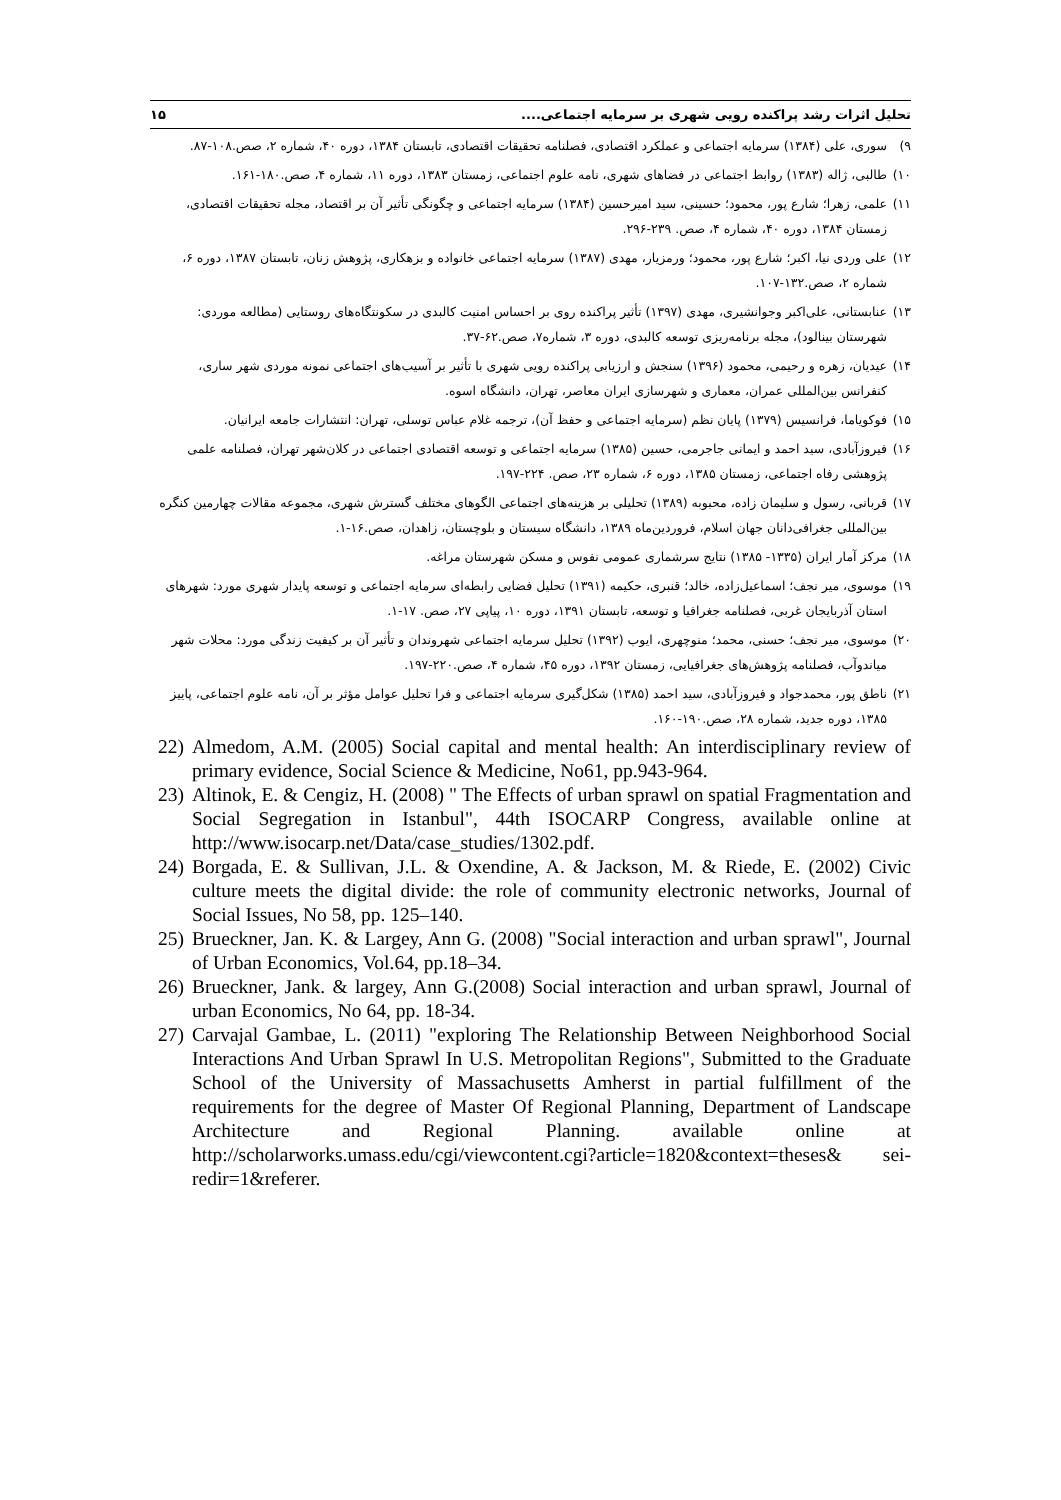تحلیل اثرات رشد پراکنده رویی شهری بر سرمایه اجتماعی.... ۱۵
۹) سوری، علی (۱۳۸۴) سرمایه اجتماعی و عملکرد اقتصادی، فصلنامه تحقیقات اقتصادی، تابستان ۱۳۸۴، دوره ۴۰، شماره ۲، صص.۱۰۸-۸۷.
۱۰) طالبی، ژاله (۱۳۸۳) روابط اجتماعی در فضاهای شهری، نامه علوم اجتماعی، زمستان ۱۳۸۳، دوره ۱۱، شماره ۴، صص.۱۸۰-۱۶۱.
۱۱) علمی، زهرا؛ شارع پور، محمود؛ حسینی، سید امیرحسین (۱۳۸۴) سرمایه اجتماعی و چگونگی تأثیر آن بر اقتصاد، مجله تحقیقات اقتصادی، زمستان ۱۳۸۴، دوره ۴۰، شماره ۴، صص. ۲۳۹-۲۹۶.
۱۲) علی وردی نیا، اکبر؛ شارع پور، محمود؛ ورمزیار، مهدی (۱۳۸۷) سرمایه اجتماعی خانواده و بزهکاری، پژوهش زنان، تابستان ۱۳۸۷، دوره ۶، شماره ۲، صص.۱۳۲-۱۰۷.
۱۳) عنابستانی، علی‌اکبر وجوانشیری، مهدی (۱۳۹۷) تأثیر پراکنده روی بر احساس امنیت کالبدی در سکونتگاه‌های روستایی (مطالعه موردی: شهرستان بینالود)، مجله برنامه‌ریزی توسعه کالبدی، دوره ۳، شماره۷، صص.۶۲-۳۷.
۱۴) عیدیان، زهره و رحیمی، محمود (۱۳۹۶) سنجش و ارزیابی پراکنده رویی شهری با تأثیر بر آسیب‌های اجتماعی نمونه موردی شهر ساری، کنفرانس بین‌المللی عمران، معماری و شهرسازی ایران معاصر، تهران، دانشگاه اسوه.
۱۵) فوکویاما، فرانسیس (۱۳۷۹) پایان نظم (سرمایه اجتماعی و حفظ آن)، ترجمه غلام عباس توسلی، تهران: انتشارات جامعه ایرانیان.
۱۶) فیروزآبادی، سید احمد و ایمانی جاجرمی، حسین (۱۳۸۵) سرمایه اجتماعی و توسعه اقتصادی اجتماعی در کلان‌شهر تهران، فصلنامه علمی پژوهشی رفاه اجتماعی، زمستان ۱۳۸۵، دوره ۶، شماره ۲۳، صص. ۲۲۴-۱۹۷.
۱۷) قربانی، رسول و سلیمان زاده، محبوبه (۱۳۸۹) تحلیلی بر هزینه‌های اجتماعی الگوهای مختلف گسترش شهری، مجموعه مقالات چهارمین کنگره بین‌المللی جغرافی‌دانان جهان اسلام، فروردین‌ماه ۱۳۸۹، دانشگاه سیستان و بلوچستان، زاهدان، صص.۱۶-۱.
۱۸) مرکز آمار ایران (۱۳۳۵- ۱۳۸۵) نتایج سرشماری عمومی نفوس و مسکن شهرستان مراغه.
۱۹) موسوی، میر نجف؛ اسماعیل‌زاده، خالد؛ قنبری، حکیمه (۱۳۹۱) تحلیل فضایی رابطه‌ای سرمایه اجتماعی و توسعه پایدار شهری مورد: شهرهای استان آذربایجان غربی، فصلنامه جغرافیا و توسعه، تابستان ۱۳۹۱، دوره ۱۰، پیاپی ۲۷، صص. ۱۷-۱.
۲۰) موسوی، میر نجف؛ حسنی، محمد؛ منوچهری، ایوب (۱۳۹۲) تحلیل سرمایه اجتماعی شهروندان و تأثیر آن بر کیفیت زندگی مورد: محلات شهر میاندوآب، فصلنامه پژوهش‌های جغرافیایی، زمستان ۱۳۹۲، دوره ۴۵، شماره ۴، صص.۲۲۰-۱۹۷.
۲۱) ناطق پور، محمدجواد و فیروزآبادی، سید احمد (۱۳۸۵) شکل‌گیری سرمایه اجتماعی و فرا تحلیل عوامل مؤثر بر آن، نامه علوم اجتماعی، پاییز ۱۳۸۵، دوره جدید، شماره ۲۸، صص.۱۹۰-۱۶۰.
22) Almedom, A.M. (2005) Social capital and mental health: An interdisciplinary review of primary evidence, Social Science & Medicine, No61, pp.943-964.
23) Altinok, E. & Cengiz, H. (2008) " The Effects of urban sprawl on spatial Fragmentation and Social Segregation in Istanbul", 44th ISOCARP Congress, available online at http://www.isocarp.net/Data/case_studies/1302.pdf.
24) Borgada, E. & Sullivan, J.L. & Oxendine, A. & Jackson, M. & Riede, E. (2002) Civic culture meets the digital divide: the role of community electronic networks, Journal of Social Issues, No 58, pp. 125–140.
25) Brueckner, Jan. K. & Largey, Ann G. (2008) "Social interaction and urban sprawl", Journal of Urban Economics, Vol.64, pp.18–34.
26) Brueckner, Jank. & largey, Ann G.(2008) Social interaction and urban sprawl, Journal of urban Economics, No 64, pp. 18-34.
27) Carvajal Gambae, L. (2011) "exploring The Relationship Between Neighborhood Social Interactions And Urban Sprawl In U.S. Metropolitan Regions", Submitted to the Graduate School of the University of Massachusetts Amherst in partial fulfillment of the requirements for the degree of Master Of Regional Planning, Department of Landscape Architecture and Regional Planning. available online at http://scholarworks.umass.edu/cgi/viewcontent.cgi?article=1820&context=theses& sei-redir=1&referer.